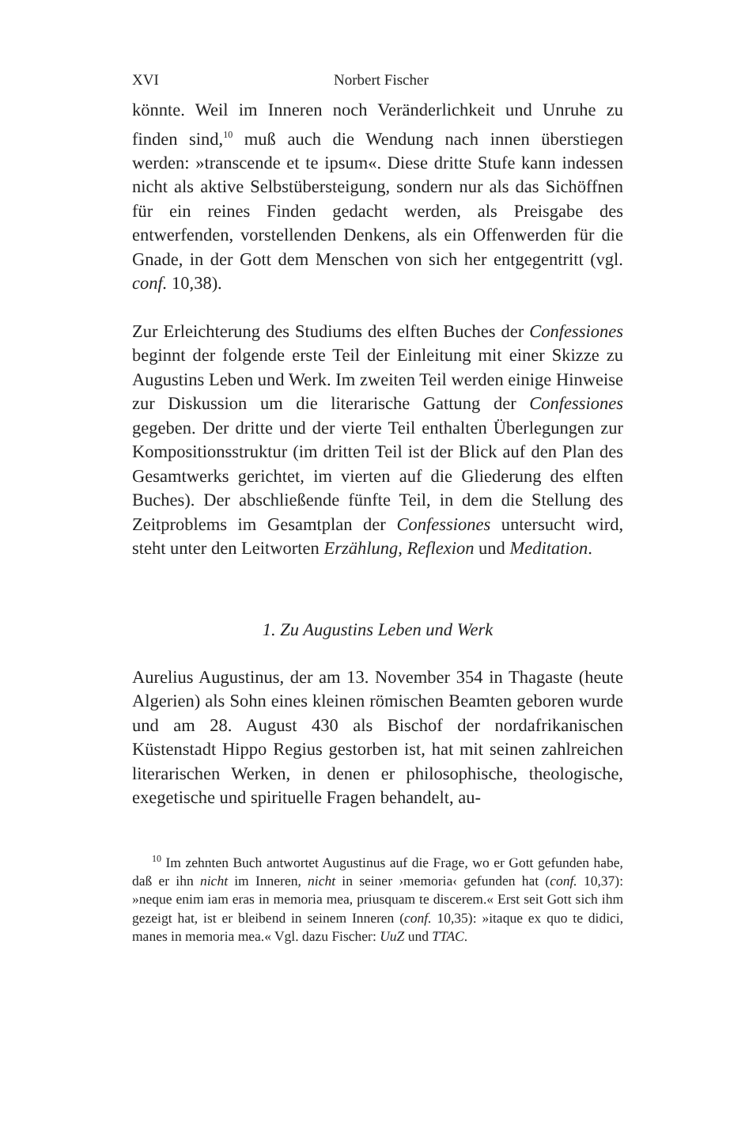XVI Norbert Fischer
könnte. Weil im Inneren noch Veränderlichkeit und Unruhe zu finden sind,<sup>10</sup> muß auch die Wendung nach innen überstiegen werden: »transcende et te ipsum«. Diese dritte Stufe kann indessen nicht als aktive Selbstübersteigung, sondern nur als das Sichöffnen für ein reines Finden gedacht werden, als Preisgabe des entwerfenden, vorstellenden Denkens, als ein Offenwerden für die Gnade, in der Gott dem Menschen von sich her entgegentritt (vgl. conf. 10,38).
Zur Erleichterung des Studiums des elften Buches der Confessiones beginnt der folgende erste Teil der Einleitung mit einer Skizze zu Augustins Leben und Werk. Im zweiten Teil werden einige Hinweise zur Diskussion um die literarische Gattung der Confessiones gegeben. Der dritte und der vierte Teil enthalten Überlegungen zur Kompositionsstruktur (im dritten Teil ist der Blick auf den Plan des Gesamtwerks gerichtet, im vierten auf die Gliederung des elften Buches). Der abschließende fünfte Teil, in dem die Stellung des Zeitproblems im Gesamtplan der Confessiones untersucht wird, steht unter den Leitworten Erzählung, Reflexion und Meditation.
1. Zu Augustins Leben und Werk
Aurelius Augustinus, der am 13. November 354 in Thagaste (heute Algerien) als Sohn eines kleinen römischen Beamten geboren wurde und am 28. August 430 als Bischof der nordafrikanischen Küstenstadt Hippo Regius gestorben ist, hat mit seinen zahlreichen literarischen Werken, in denen er philosophische, theologische, exegetische und spirituelle Fragen behandelt, au-
<sup>10</sup> Im zehnten Buch antwortet Augustinus auf die Frage, wo er Gott gefunden habe, daß er ihn nicht im Inneren, nicht in seiner ›memoria‹ gefunden hat (conf. 10,37): »neque enim iam eras in memoria mea, priusquam te discerem.« Erst seit Gott sich ihm gezeigt hat, ist er bleibend in seinem Inneren (conf. 10,35): »itaque ex quo te didici, manes in memoria mea.« Vgl. dazu Fischer: UuZ und TTAC.